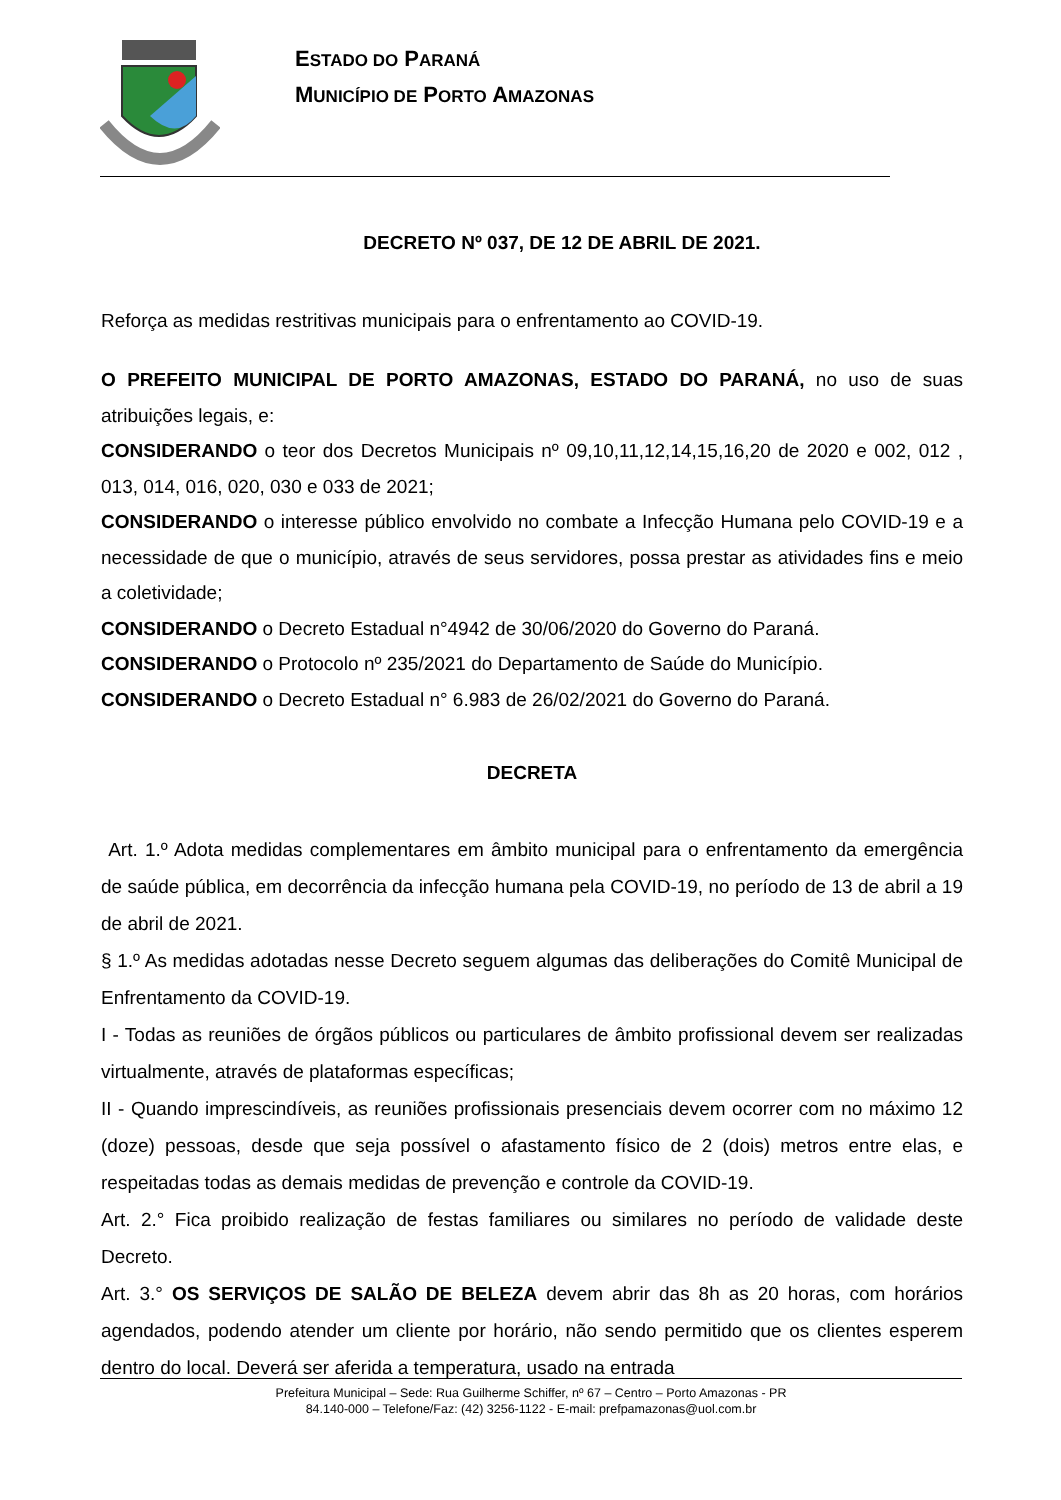ESTADO DO PARANÁ
MUNICÍPIO DE PORTO AMAZONAS
DECRETO Nº 037, DE 12 DE ABRIL DE 2021.
Reforça as medidas restritivas municipais para o enfrentamento ao COVID-19.
O PREFEITO MUNICIPAL DE PORTO AMAZONAS, ESTADO DO PARANÁ, no uso de suas atribuições legais, e:
CONSIDERANDO o teor dos Decretos Municipais nº 09,10,11,12,14,15,16,20 de 2020 e 002, 012 , 013, 014, 016, 020, 030 e 033 de 2021;
CONSIDERANDO o interesse público envolvido no combate a Infecção Humana pelo COVID-19 e a necessidade de que o município, através de seus servidores, possa prestar as atividades fins e meio a coletividade;
CONSIDERANDO o Decreto Estadual n°4942 de 30/06/2020 do Governo do Paraná.
CONSIDERANDO o Protocolo nº 235/2021 do Departamento de Saúde do Município.
CONSIDERANDO o Decreto Estadual n° 6.983 de 26/02/2021 do Governo do Paraná.
DECRETA
Art. 1.º Adota medidas complementares em âmbito municipal para o enfrentamento da emergência de saúde pública, em decorrência da infecção humana pela COVID-19, no período de 13 de abril a 19 de abril de 2021.
§ 1.º As medidas adotadas nesse Decreto seguem algumas das deliberações do Comitê Municipal de Enfrentamento da COVID-19.
I - Todas as reuniões de órgãos públicos ou particulares de âmbito profissional devem ser realizadas virtualmente, através de plataformas específicas;
II - Quando imprescindíveis, as reuniões profissionais presenciais devem ocorrer com no máximo 12 (doze) pessoas, desde que seja possível o afastamento físico de 2 (dois) metros entre elas, e respeitadas todas as demais medidas de prevenção e controle da COVID-19.
Art. 2.° Fica proibido realização de festas familiares ou similares no período de validade deste Decreto.
Art. 3.° OS SERVIÇOS DE SALÃO DE BELEZA devem abrir das 8h as 20 horas, com horários agendados, podendo atender um cliente por horário, não sendo permitido que os clientes esperem dentro do local. Deverá ser aferida a temperatura, usado na entrada
Prefeitura Municipal – Sede: Rua Guilherme Schiffer, nº 67 – Centro – Porto Amazonas - PR
84.140-000 – Telefone/Faz: (42) 3256-1122 - E-mail: prefpamazonas@uol.com.br